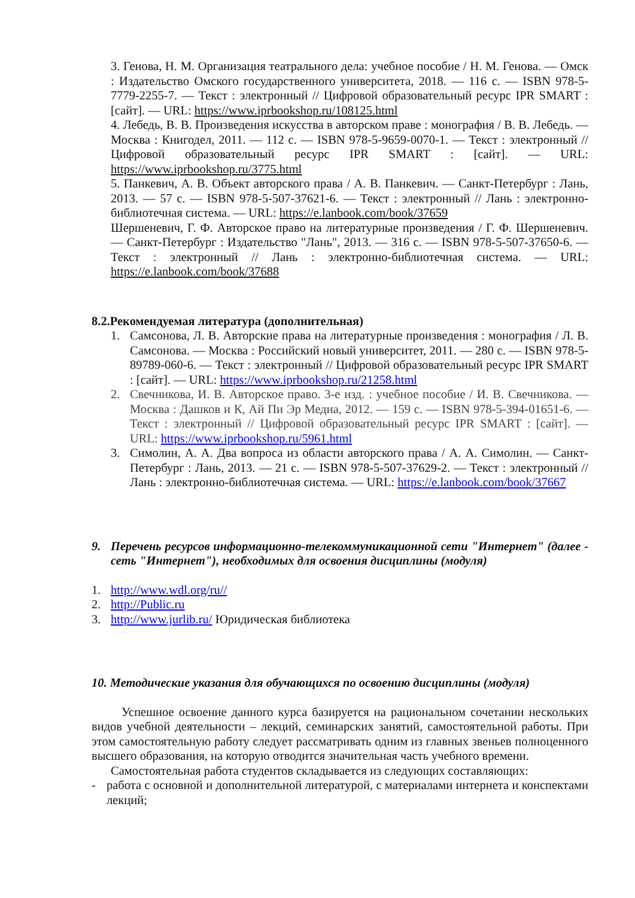3. Генова, Н. М. Организация театрального дела: учебное пособие / Н. М. Генова. — Омск : Издательство Омского государственного университета, 2018. — 116 с. — ISBN 978-5-7779-2255-7. — Текст : электронный // Цифровой образовательный ресурс IPR SMART : [сайт]. — URL: https://www.iprbookshop.ru/108125.html
4. Лебедь, В. В. Произведения искусства в авторском праве : монография / В. В. Лебедь. — Москва : Книгодел, 2011. — 112 с. — ISBN 978-5-9659-0070-1. — Текст : электронный // Цифровой образовательный ресурс IPR SMART : [сайт]. — URL: https://www.iprbookshop.ru/3775.html
5. Панкевич, А. В. Объект авторского права / А. В. Панкевич. — Санкт-Петербург : Лань, 2013. — 57 с. — ISBN 978-5-507-37621-6. — Текст : электронный // Лань : электронно-библиотечная система. — URL: https://e.lanbook.com/book/37659
Шершеневич, Г. Ф. Авторское право на литературные произведения / Г. Ф. Шершеневич. — Санкт-Петербург : Издательство "Лань", 2013. — 316 с. — ISBN 978-5-507-37650-6. — Текст : электронный // Лань : электронно-библиотечная система. — URL: https://e.lanbook.com/book/37688
8.2.Рекомендуемая литература (дополнительная)
1. Самсонова, Л. В. Авторские права на литературные произведения : монография / Л. В. Самсонова. — Москва : Российский новый университет, 2011. — 280 с. — ISBN 978-5-89789-060-6. — Текст : электронный // Цифровой образовательный ресурс IPR SMART : [сайт]. — URL: https://www.iprbookshop.ru/21258.html
2. Свечникова, И. В. Авторское право. 3-е изд. : учебное пособие / И. В. Свечникова. — Москва : Дашков и К, Ай Пи Эр Медиа, 2012. — 159 с. — ISBN 978-5-394-01651-6. — Текст : электронный // Цифровой образовательный ресурс IPR SMART : [сайт]. — URL: https://www.iprbookshop.ru/5961.html
3. Симолин, А. А. Два вопроса из области авторского права / А. А. Симолин. — Санкт-Петербург : Лань, 2013. — 21 с. — ISBN 978-5-507-37629-2. — Текст : электронный // Лань : электронно-библиотечная система. — URL: https://e.lanbook.com/book/37667
9. Перечень ресурсов информационно-телекоммуникационной сети "Интернет" (далее - сеть "Интернет"), необходимых для освоения дисциплины (модуля)
1. http://www.wdl.org/ru//
2. http://Public.ru
3. http://www.jurlib.ru/ Юридическая библиотека
10. Методические указания для обучающихся по освоению дисциплины (модуля)
Успешное освоение данного курса базируется на рациональном сочетании нескольких видов учебной деятельности – лекций, семинарских занятий, самостоятельной работы. При этом самостоятельную работу следует рассматривать одним из главных звеньев полноценного высшего образования, на которую отводится значительная часть учебного времени.
Самостоятельная работа студентов складывается из следующих составляющих:
- работа с основной и дополнительной литературой, с материалами интернета и конспектами лекций;